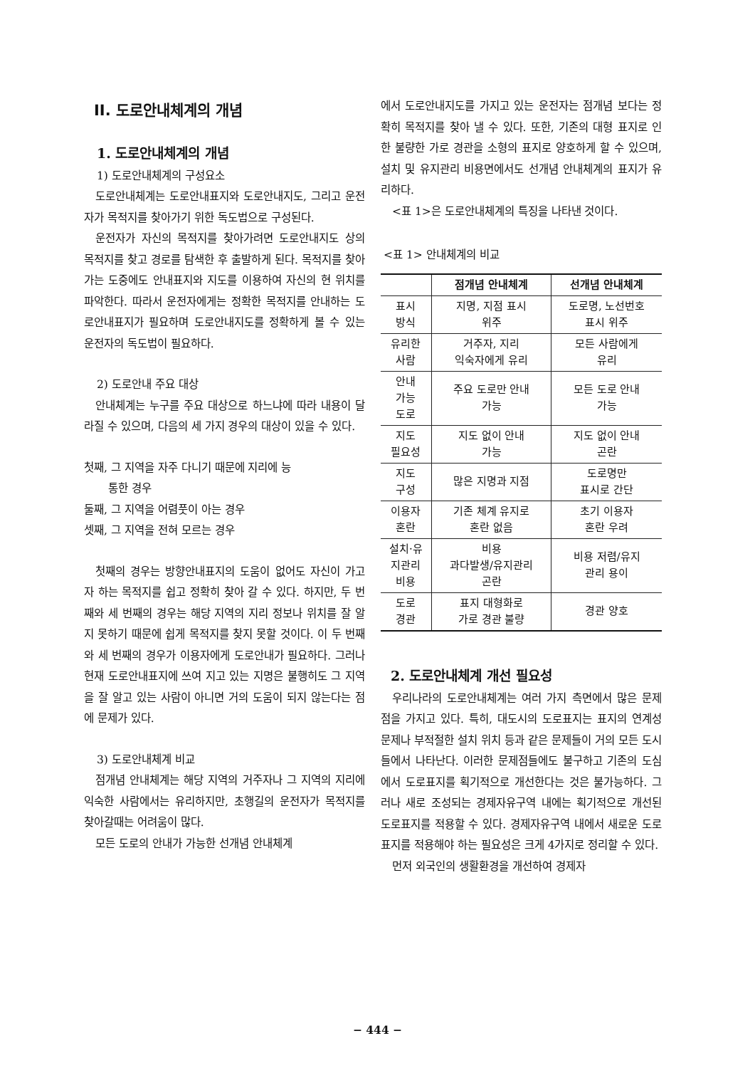II. 도로안내체계의 개념
1. 도로안내체계의 개념
1) 도로안내체계의 구성요소
도로안내체계는 도로안내표지와 도로안내지도, 그리고 운전자가 목적지를 찾아가기 위한 독도법으로 구성된다.
운전자가 자신의 목적지를 찾아가려면 도로안내지도 상의 목적지를 찾고 경로를 탐색한 후 출발하게 된다. 목적지를 찾아가는 도중에도 안내표지와 지도를 이용하여 자신의 현 위치를 파악한다. 따라서 운전자에게는 정확한 목적지를 안내하는 도로안내표지가 필요하며 도로안내지도를 정확하게 볼 수 있는 운전자의 독도법이 필요하다.
2) 도로안내 주요 대상
안내체계는 누구를 주요 대상으로 하느냐에 따라 내용이 달라질 수 있으며, 다음의 세 가지 경우의 대상이 있을 수 있다.
첫째, 그 지역을 자주 다니기 때문에 지리에 능
통한 경우
둘째, 그 지역을 어렴풋이 아는 경우
셋째, 그 지역을 전혀 모르는 경우
첫째의 경우는 방향안내표지의 도움이 없어도 자신이 가고자 하는 목적지를 쉽고 정확히 찾아 갈 수 있다. 하지만, 두 번째와 세 번째의 경우는 해당 지역의 지리 정보나 위치를 잘 알지 못하기 때문에 쉽게 목적지를 찾지 못할 것이다. 이 두 번째와 세 번째의 경우가 이용자에게 도로안내가 필요하다. 그러나 현재 도로안내표지에 쓰여 지고 있는 지명은 불행히도 그 지역을 잘 알고 있는 사람이 아니면 거의 도움이 되지 않는다는 점에 문제가 있다.
3) 도로안내체계 비교
점개념 안내체계는 해당 지역의 거주자나 그 지역의 지리에 익숙한 사람에서는 유리하지만, 초행길의 운전자가 목적지를 찾아갈때는 어려움이 많다.
모든 도로의 안내가 가능한 선개념 안내체계
에서 도로안내지도를 가지고 있는 운전자는 점개념 보다는 정확히 목적지를 찾아 낼 수 있다. 또한, 기존의 대형 표지로 인한 불량한 가로 경관을 소형의 표지로 양호하게 할 수 있으며, 설치 및 유지관리 비용면에서도 선개념 안내체계의 표지가 유리하다.
<표 1>은 도로안내체계의 특징을 나타낸 것이다.
<표 1> 안내체계의 비교
| | 점개념 안내체계 | 선개념 안내체계 |
| --- | --- | --- |
| 표시 방식 | 지명, 지점 표시 위주 | 도로명, 노선번호 표시 위주 |
| 유리한 사람 | 거주자, 지리 익숙자에게 유리 | 모든 사람에게 유리 |
| 안내 가능 도로 | 주요 도로만 안내 가능 | 모든 도로 안내 가능 |
| 지도 필요성 | 지도 없이 안내 가능 | 지도 없이 안내 곤란 |
| 지도 구성 | 많은 지명과 지점 | 도로명만 표시로 간단 |
| 이용자 혼란 | 기존 체계 유지로 혼란 없음 | 초기 이용자 혼란 우려 |
| 설치·유 지관리 비용 | 비용 과다발생/유지관리 곤란 | 비용 저렴/유지 관리 용이 |
| 도로 경관 | 표지 대형화로 가로 경관 불량 | 경관 양호 |
2. 도로안내체계 개선 필요성
우리나라의 도로안내체계는 여러 가지 측면에서 많은 문제점을 가지고 있다. 특히, 대도시의 도로표지는 표지의 연계성 문제나 부적절한 설치 위치 등과 같은 문제들이 거의 모든 도시들에서 나타난다. 이러한 문제점들에도 불구하고 기존의 도심에서 도로표지를 획기적으로 개선한다는 것은 불가능하다. 그러나 새로 조성되는 경제자유구역 내에는 획기적으로 개선된 도로표지를 적용할 수 있다. 경제자유구역 내에서 새로운 도로표지를 적용해야 하는 필요성은 크게 4가지로 정리할 수 있다.
먼저 외국인의 생활환경을 개선하여 경제자
− 444 −